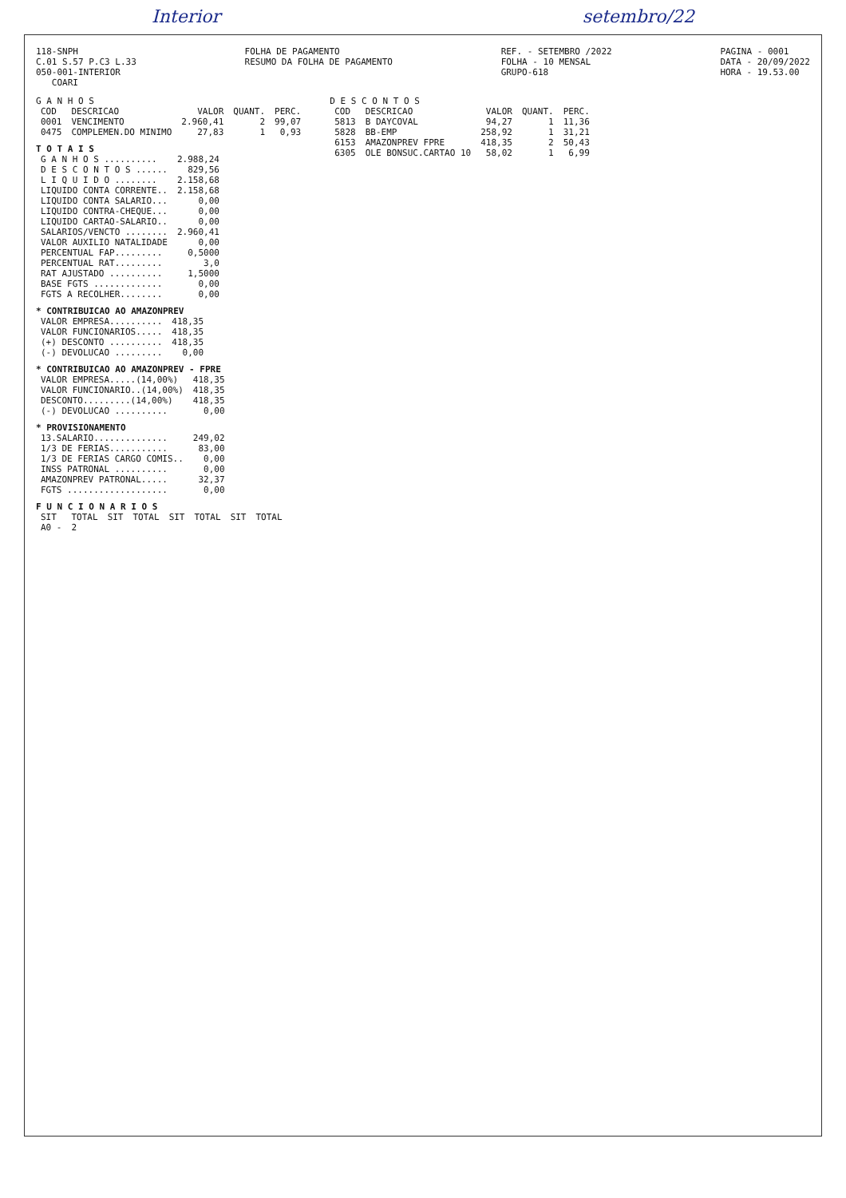Interior setembro/22
118-SNPH
C.01 S.57 P.C3 L.33
050-001-INTERIOR
COARI
FOLHA DE PAGAMENTO
RESUMO DA FOLHA DE PAGAMENTO
REF. - SETEMBRO /2022
FOLHA - 10 MENSAL
GRUPO-618
PAGINA - 0001
DATA - 20/09/2022
HORA - 19.53.00
G A N H O S
| COD | DESCRICAO | VALOR | QUANT. | PERC. |
| --- | --- | --- | --- | --- |
| 0001 | VENCIMENTO | 2.960,41 | 2 | 99,07 |
| 0475 | COMPLEMEN.DO MINIMO | 27,83 | 1 | 0,93 |
T O T A I S
| G A N H O S .......... | 2.988,24 |
| D E S C O N T O S ...... | 829,56 |
| L I Q U I D O ........ | 2.158,68 |
| LIQUIDO CONTA CORRENTE.. | 2.158,68 |
| LIQUIDO CONTA SALARIO... | 0,00 |
| LIQUIDO CONTRA-CHEQUE... | 0,00 |
| LIQUIDO CARTAO-SALARIO.. | 0,00 |
| SALARIOS/VENCTO ........ | 2.960,41 |
| VALOR AUXILIO NATALIDADE | 0,00 |
| PERCENTUAL FAP......... | 0,5000 |
| PERCENTUAL RAT......... | 3,0 |
| RAT AJUSTADO .......... | 1,5000 |
| BASE FGTS ............. | 0,00 |
| FGTS A RECOLHER........ | 0,00 |
* CONTRIBUICAO AO AMAZONPREV
| VALOR EMPRESA.......... | 418,35 |
| VALOR FUNCIONARIOS..... | 418,35 |
| (+) DESCONTO .......... | 418,35 |
| (-) DEVOLUCAO ......... | 0,00 |
* CONTRIBUICAO AO AMAZONPREV - FPRE
| VALOR EMPRESA.....(14,00%) | 418,35 |
| VALOR FUNCIONARIO..(14,00%) | 418,35 |
| DESCONTO.........(14,00%) | 418,35 |
| (-) DEVOLUCAO .......... | 0,00 |
* PROVISIONAMENTO
| 13.SALARIO.............. | 249,02 |
| 1/3 DE FERIAS........... | 83,00 |
| 1/3 DE FERIAS CARGO COMIS.. | 0,00 |
| INSS PATRONAL .......... | 0,00 |
| AMAZONPREV PATRONAL..... | 32,37 |
| FGTS ................... | 0,00 |
F U N C I O N A R I O S
| SIT | TOTAL | SIT | TOTAL | SIT | TOTAL | SIT | TOTAL |
| --- | --- | --- | --- | --- | --- | --- | --- |
| A0 - | 2 | | | | | | |
D E S C O N T O S
| COD | DESCRICAO | VALOR | QUANT. | PERC. |
| --- | --- | --- | --- | --- |
| 5813 | B DAYCOVAL | 94,27 | 1 | 11,36 |
| 5828 | BB-EMP | 258,92 | 1 | 31,21 |
| 6153 | AMAZONPREV FPRE | 418,35 | 2 | 50,43 |
| 6305 | OLE BONSUC.CARTAO 10 | 58,02 | 1 | 6,99 |